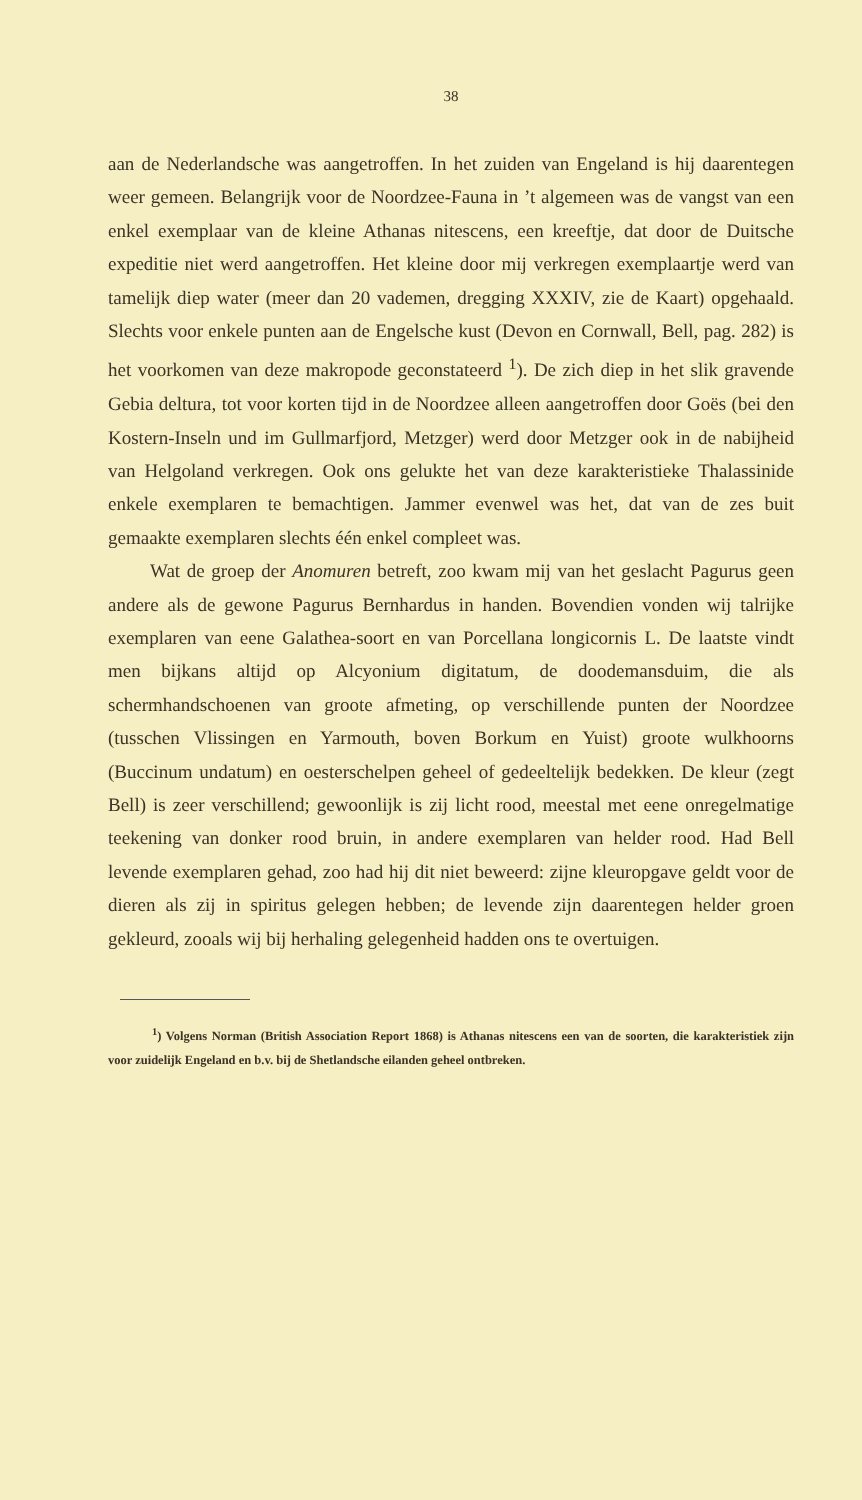38
aan de Nederlandsche was aangetroffen. In het zuiden van Engeland is hij daarentegen weer gemeen. Belangrijk voor de Noordzee-Fauna in ’t algemeen was de vangst van een enkel exemplaar van de kleine Athanas nitescens, een kreeftje, dat door de Duitsche expeditie niet werd aangetroffen. Het kleine door mij verkregen exemplaartje werd van tamelijk diep water (meer dan 20 vademen, dregging XXXIV, zie de Kaart) opgehaald. Slechts voor enkele punten aan de Engelsche kust (Devon en Cornwall, Bell, pag. 282) is het voorkomen van deze makropode geconstateerd <sup>1</sup>). De zich diep in het slik gravende Gebia deltura, tot voor korten tijd in de Noordzee alleen aangetroffen door Goës (bei den Kostern-Inseln und im Gullmarfjord, Metzger) werd door Metzger ook in de nabijheid van Helgoland verkregen. Ook ons gelukte het van deze karakteristieke Thalassinide enkele exemplaren te bemachtigen. Jammer evenwel was het, dat van de zes buit gemaakte exemplaren slechts één enkel compleet was.
Wat de groep der Anomuren betreft, zoo kwam mij van het geslacht Pagurus geen andere als de gewone Pagurus Bernhardus in handen. Bovendien vonden wij talrijke exemplaren van eene Galathea-soort en van Porcellana longicornis L. De laatste vindt men bijkans altijd op Alcyonium digitatum, de doodemansduim, die als schermhandschoenen van groote afmeting, op verschillende punten der Noordzee (tusschen Vlissingen en Yarmouth, boven Borkum en Yuist) groote wulkhoorns (Buccinum undatum) en oesterschelpen geheel of gedeeltelijk bedekken. De kleur (zegt Bell) is zeer verschillend; gewoonlijk is zij licht rood, meestal met eene onregelmatige teekening van donker rood bruin, in andere exemplaren van helder rood. Had Bell levende exemplaren gehad, zoo had hij dit niet beweerd: zijne kleuropgave geldt voor de dieren als zij in spiritus gelegen hebben; de levende zijn daarentegen helder groen gekleurd, zooals wij bij herhaling gelegenheid hadden ons te overtuigen.
<sup>1</sup>) Volgens Norman (British Association Report 1868) is Athanas nitescens een van de soorten, die karakteristiek zijn voor zuidelijk Engeland en b.v. bij de Shetlandsche eilanden geheel ontbreken.